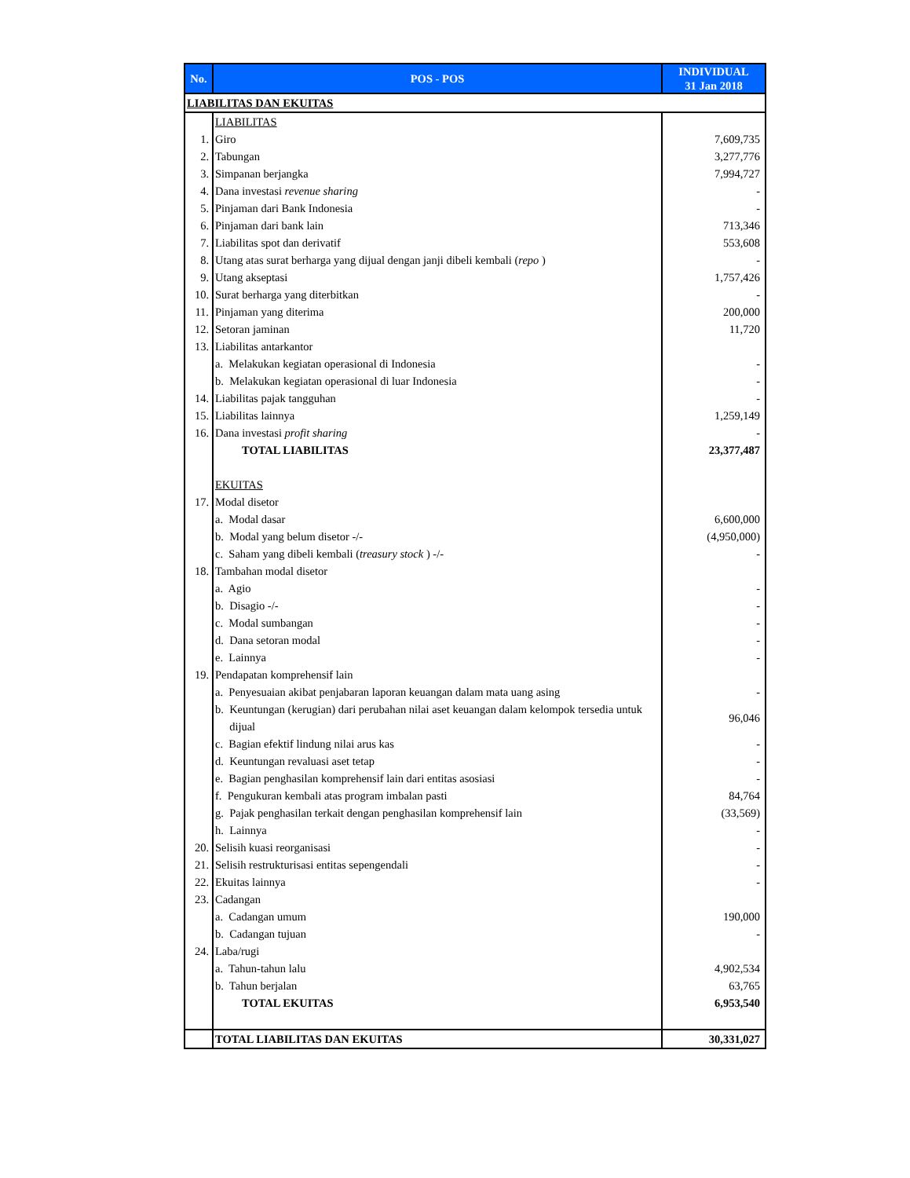| No. | POS - POS | INDIVIDUAL 31 Jan 2018 |
| --- | --- | --- |
| LIABILITAS DAN EKUITAS | | |
| | LIABILITAS | |
| 1. | Giro | 7,609,735 |
| 2. | Tabungan | 3,277,776 |
| 3. | Simpanan berjangka | 7,994,727 |
| 4. | Dana investasi revenue sharing | - |
| 5. | Pinjaman dari Bank Indonesia | - |
| 6. | Pinjaman dari bank lain | 713,346 |
| 7. | Liabilitas spot dan derivatif | 553,608 |
| 8. | Utang atas surat berharga yang dijual dengan janji dibeli kembali ( repo ) | - |
| 9. | Utang akseptasi | 1,757,426 |
| 10. | Surat berharga yang diterbitkan | - |
| 11. | Pinjaman yang diterima | 200,000 |
| 12. | Setoran jaminan | 11,720 |
| 13. | Liabilitas antarkantor | |
| | a. Melakukan kegiatan operasional di Indonesia | - |
| | b. Melakukan kegiatan operasional di luar Indonesia | - |
| 14. | Liabilitas pajak tangguhan | - |
| 15. | Liabilitas lainnya | 1,259,149 |
| 16. | Dana investasi profit sharing | - |
| | TOTAL LIABILITAS | 23,377,487 |
| | EKUITAS | |
| 17. | Modal disetor | |
| | a. Modal dasar | 6,600,000 |
| | b. Modal yang belum disetor -/- | (4,950,000) |
| | c. Saham yang dibeli kembali ( treasury stock ) -/- | - |
| 18. | Tambahan modal disetor | |
| | a. Agio | - |
| | b. Disagio -/- | - |
| | c. Modal sumbangan | - |
| | d. Dana setoran modal | - |
| | e. Lainnya | - |
| 19. | Pendapatan komprehensif lain | |
| | a. Penyesuaian akibat penjabaran laporan keuangan dalam mata uang asing | - |
| | b. Keuntungan (kerugian) dari perubahan nilai aset keuangan dalam kelompok tersedia untuk dijual | 96,046 |
| | c. Bagian efektif lindung nilai arus kas | - |
| | d. Keuntungan revaluasi aset tetap | - |
| | e. Bagian penghasilan komprehensif lain dari entitas asosiasi | - |
| | f. Pengukuran kembali atas program imbalan pasti | 84,764 |
| | g. Pajak penghasilan terkait dengan penghasilan komprehensif lain | (33,569) |
| | h. Lainnya | - |
| 20. | Selisih kuasi reorganisasi | - |
| 21. | Selisih restrukturisasi entitas sepengendali | - |
| 22. | Ekuitas lainnya | - |
| 23. | Cadangan | |
| | a. Cadangan umum | 190,000 |
| | b. Cadangan tujuan | - |
| 24. | Laba/rugi | |
| | a. Tahun-tahun lalu | 4,902,534 |
| | b. Tahun berjalan | 63,765 |
| | TOTAL EKUITAS | 6,953,540 |
| | TOTAL LIABILITAS DAN EKUITAS | 30,331,027 |